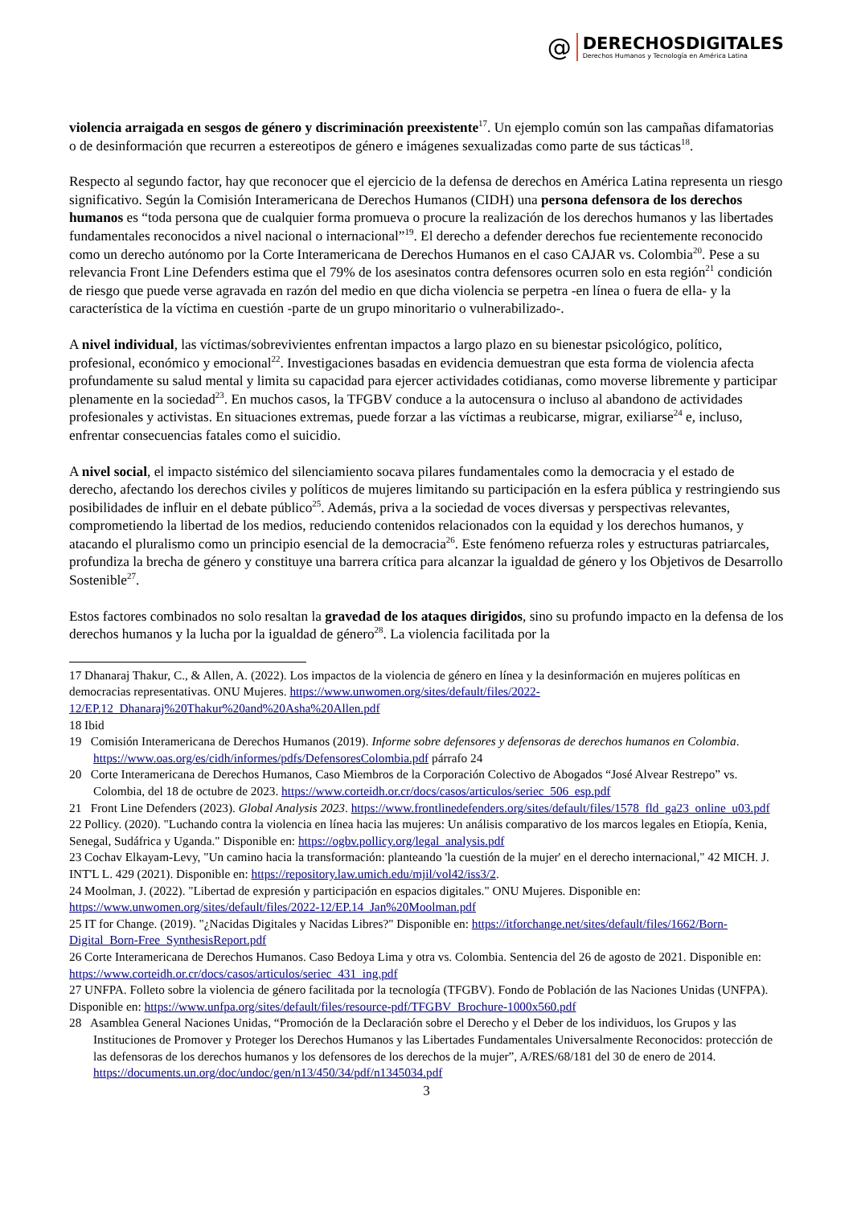@
DERECHOSDIGITALES
Derechos Humanos y Tecnología en América Latina
violencia arraigada en sesgos de género y discriminación preexistente<sup>17</sup>. Un ejemplo común son las campañas difamatorias o de desinformación que recurren a estereotipos de género e imágenes sexualizadas como parte de sus tácticas<sup>18</sup>.
Respecto al segundo factor, hay que reconocer que el ejercicio de la defensa de derechos en América Latina representa un riesgo significativo. Según la Comisión Interamericana de Derechos Humanos (CIDH) una persona defensora de los derechos humanos es “toda persona que de cualquier forma promueva o procure la realización de los derechos humanos y las libertades fundamentales reconocidos a nivel nacional o internacional”<sup>19</sup>. El derecho a defender derechos fue recientemente reconocido como un derecho autónomo por la Corte Interamericana de Derechos Humanos en el caso CAJAR vs. Colombia<sup>20</sup>. Pese a su relevancia Front Line Defenders estima que el 79% de los asesinatos contra defensores ocurren solo en esta región<sup>21</sup> condición de riesgo que puede verse agravada en razón del medio en que dicha violencia se perpetra -en línea o fuera de ella- y la característica de la víctima en cuestión -parte de un grupo minoritario o vulnerabilizado-.
A nivel individual, las víctimas/sobrevivientes enfrentan impactos a largo plazo en su bienestar psicológico, político, profesional, económico y emocional<sup>22</sup>. Investigaciones basadas en evidencia demuestran que esta forma de violencia afecta profundamente su salud mental y limita su capacidad para ejercer actividades cotidianas, como moverse libremente y participar plenamente en la sociedad<sup>23</sup>. En muchos casos, la TFGBV conduce a la autocensura o incluso al abandono de actividades profesionales y activistas. En situaciones extremas, puede forzar a las víctimas a reubicarse, migrar, exiliarse<sup>24</sup> e, incluso, enfrentar consecuencias fatales como el suicidio.
A nivel social, el impacto sistémico del silenciamiento socava pilares fundamentales como la democracia y el estado de derecho, afectando los derechos civiles y políticos de mujeres limitando su participación en la esfera pública y restringiendo sus posibilidades de influir en el debate público<sup>25</sup>. Además, priva a la sociedad de voces diversas y perspectivas relevantes, comprometiendo la libertad de los medios, reduciendo contenidos relacionados con la equidad y los derechos humanos, y atacando el pluralismo como un principio esencial de la democracia<sup>26</sup>. Este fenómeno refuerza roles y estructuras patriarcales, profundiza la brecha de género y constituye una barrera crítica para alcanzar la igualdad de género y los Objetivos de Desarrollo Sostenible<sup>27</sup>.
Estos factores combinados no solo resaltan la gravedad de los ataques dirigidos, sino su profundo impacto en la defensa de los derechos humanos y la lucha por la igualdad de género<sup>28</sup>. La violencia facilitada por la
17 Dhanaraj Thakur, C., & Allen, A. (2022). Los impactos de la violencia de género en línea y la desinformación en mujeres políticas en democracias representativas. ONU Mujeres. https://www.unwomen.org/sites/default/files/2022-12/EP.12_Dhanaraj%20Thakur%20and%20Asha%20Allen.pdf
18 Ibid
19 Comisión Interamericana de Derechos Humanos (2019). Informe sobre defensores y defensoras de derechos humanos en Colombia. https://www.oas.org/es/cidh/informes/pdfs/DefensoresColombia.pdf párrafo 24
20 Corte Interamericana de Derechos Humanos, Caso Miembros de la Corporación Colectivo de Abogados “José Alvear Restrepo” vs. Colombia, del 18 de octubre de 2023. https://www.corteidh.or.cr/docs/casos/articulos/seriec_506_esp.pdf
21 Front Line Defenders (2023). Global Analysis 2023. https://www.frontlinedefenders.org/sites/default/files/1578_fld_ga23_online_u03.pdf
22 Pollicy. (2020). "Luchando contra la violencia en línea hacia las mujeres: Un análisis comparativo de los marcos legales en Etiopía, Kenia, Senegal, Sudáfrica y Uganda." Disponible en: https://ogbv.pollicy.org/legal_analysis.pdf
23 Cochav Elkayam-Levy, "Un camino hacia la transformación: planteando 'la cuestión de la mujer' en el derecho internacional," 42 MICH. J. INT'L L. 429 (2021). Disponible en: https://repository.law.umich.edu/mjil/vol42/iss3/2.
24 Moolman, J. (2022). "Libertad de expresión y participación en espacios digitales." ONU Mujeres. Disponible en: https://www.unwomen.org/sites/default/files/2022-12/EP.14_Jan%20Moolman.pdf
25 IT for Change. (2019). "¿Nacidas Digitales y Nacidas Libres?" Disponible en: https://itforchange.net/sites/default/files/1662/Born-Digital_Born-Free_SynthesisReport.pdf
26 Corte Interamericana de Derechos Humanos. Caso Bedoya Lima y otra vs. Colombia. Sentencia del 26 de agosto de 2021. Disponible en: https://www.corteidh.or.cr/docs/casos/articulos/seriec_431_ing.pdf
27 UNFPA. Folleto sobre la violencia de género facilitada por la tecnología (TFGBV). Fondo de Población de las Naciones Unidas (UNFPA). Disponible en: https://www.unfpa.org/sites/default/files/resource-pdf/TFGBV_Brochure-1000x560.pdf
28 Asamblea General Naciones Unidas, “Promoción de la Declaración sobre el Derecho y el Deber de los individuos, los Grupos y las Instituciones de Promover y Proteger los Derechos Humanos y las Libertades Fundamentales Universalmente Reconocidos: protección de las defensoras de los derechos humanos y los defensores de los derechos de la mujer”, A/RES/68/181 del 30 de enero de 2014. https://documents.un.org/doc/undoc/gen/n13/450/34/pdf/n1345034.pdf
3